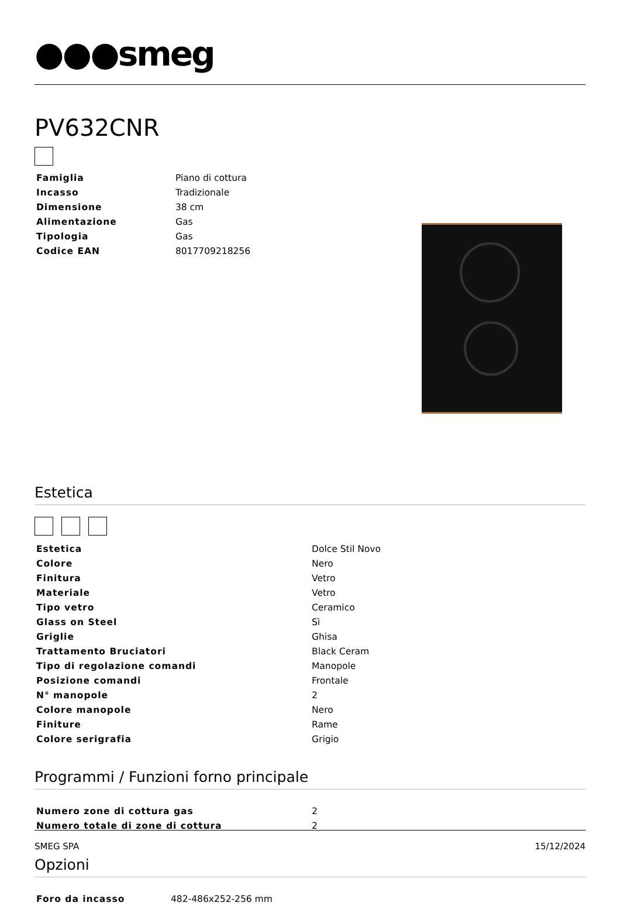●●●smeg
PV632CNR
| Famiglia | Piano di cottura |
| Incasso | Tradizionale |
| Dimensione | 38 cm |
| Alimentazione | Gas |
| Tipologia | Gas |
| Codice EAN | 8017709218256 |
Estetica
| Estetica | Dolce Stil Novo |
| Colore | Nero |
| Finitura | Vetro |
| Materiale | Vetro |
| Tipo vetro | Ceramico |
| Glass on Steel | Sì |
| Griglie | Ghisa |
| Trattamento Bruciatori | Black Ceram |
| Tipo di regolazione comandi | Manopole |
| Posizione comandi | Frontale |
| N° manopole | 2 |
| Colore manopole | Nero |
| Finiture | Rame |
| Colore serigrafia | Grigio |
Programmi / Funzioni forno principale
| Numero zone di cottura gas | 2 |
| Numero totale di zone di cottura | 2 |
Opzioni
| Foro da incasso | 482-486x252-256 mm |
SMEG SPA 15/12/2024